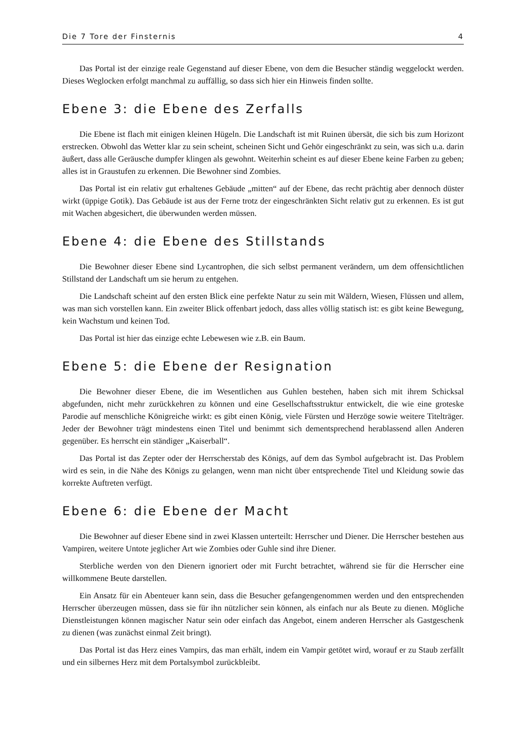Die 7 Tore der Finsternis 4
Das Portal ist der einzige reale Gegenstand auf dieser Ebene, von dem die Besucher ständig weggelockt werden. Dieses Weglocken erfolgt manchmal zu auffällig, so dass sich hier ein Hinweis finden sollte.
Ebene 3: die Ebene des Zerfalls
Die Ebene ist flach mit einigen kleinen Hügeln. Die Landschaft ist mit Ruinen übersät, die sich bis zum Horizont erstrecken. Obwohl das Wetter klar zu sein scheint, scheinen Sicht und Gehör eingeschränkt zu sein, was sich u.a. darin äußert, dass alle Geräusche dumpfer klingen als gewohnt. Weiterhin scheint es auf dieser Ebene keine Farben zu geben; alles ist in Graustufen zu erkennen. Die Bewohner sind Zombies.
Das Portal ist ein relativ gut erhaltenes Gebäude „mitten“ auf der Ebene, das recht prächtig aber dennoch düster wirkt (üppige Gotik). Das Gebäude ist aus der Ferne trotz der eingeschränkten Sicht relativ gut zu erkennen. Es ist gut mit Wachen abgesichert, die überwunden werden müssen.
Ebene 4: die Ebene des Stillstands
Die Bewohner dieser Ebene sind Lycantrophen, die sich selbst permanent verändern, um dem offensichtlichen Stillstand der Landschaft um sie herum zu entgehen.
Die Landschaft scheint auf den ersten Blick eine perfekte Natur zu sein mit Wäldern, Wiesen, Flüssen und allem, was man sich vorstellen kann. Ein zweiter Blick offenbart jedoch, dass alles völlig statisch ist: es gibt keine Bewegung, kein Wachstum und keinen Tod.
Das Portal ist hier das einzige echte Lebewesen wie z.B. ein Baum.
Ebene 5: die Ebene der Resignation
Die Bewohner dieser Ebene, die im Wesentlichen aus Guhlen bestehen, haben sich mit ihrem Schicksal abgefunden, nicht mehr zurückkehren zu können und eine Gesellschaftsstruktur entwickelt, die wie eine groteske Parodie auf menschliche Königreiche wirkt: es gibt einen König, viele Fürsten und Herzöge sowie weitere Titelträger. Jeder der Bewohner trägt mindestens einen Titel und benimmt sich dementsprechend herablassend allen Anderen gegenüber. Es herrscht ein ständiger „Kaiserball“.
Das Portal ist das Zepter oder der Herrscherstab des Königs, auf dem das Symbol aufgebracht ist. Das Problem wird es sein, in die Nähe des Königs zu gelangen, wenn man nicht über entsprechende Titel und Kleidung sowie das korrekte Auftreten verfügt.
Ebene 6: die Ebene der Macht
Die Bewohner auf dieser Ebene sind in zwei Klassen unterteilt: Herrscher und Diener. Die Herrscher bestehen aus Vampiren, weitere Untote jeglicher Art wie Zombies oder Guhle sind ihre Diener.
Sterbliche werden von den Dienern ignoriert oder mit Furcht betrachtet, während sie für die Herrscher eine willkommene Beute darstellen.
Ein Ansatz für ein Abenteuer kann sein, dass die Besucher gefangengenommen werden und den entsprechenden Herrscher überzeugen müssen, dass sie für ihn nützlicher sein können, als einfach nur als Beute zu dienen. Mögliche Dienstleistungen können magischer Natur sein oder einfach das Angebot, einem anderen Herrscher als Gastgeschenk zu dienen (was zunächst einmal Zeit bringt).
Das Portal ist das Herz eines Vampirs, das man erhält, indem ein Vampir getötet wird, worauf er zu Staub zerfällt und ein silbernes Herz mit dem Portalsymbol zurückbleibt.